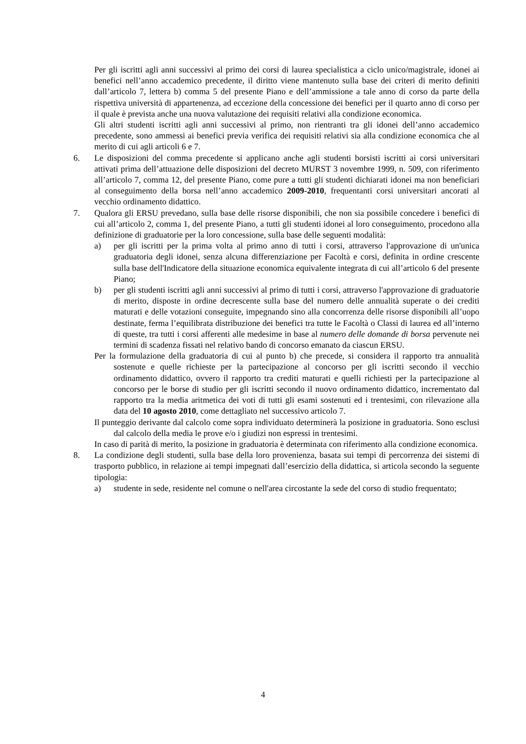Per gli iscritti agli anni successivi al primo dei corsi di laurea specialistica a ciclo unico/magistrale, idonei ai benefici nell’anno accademico precedente, il diritto viene mantenuto sulla base dei criteri di merito definiti dall’articolo 7, lettera b) comma 5 del presente Piano e dell’ammissione a tale anno di corso da parte della rispettiva università di appartenenza, ad eccezione della concessione dei benefici per il quarto anno di corso per il quale è prevista anche una nuova valutazione dei requisiti relativi alla condizione economica.
Gli altri studenti iscritti agli anni successivi al primo, non rientranti tra gli idonei dell’anno accademico precedente, sono ammessi ai benefici previa verifica dei requisiti relativi sia alla condizione economica che al merito di cui agli articoli 6 e 7.
6. Le disposizioni del comma precedente si applicano anche agli studenti borsisti iscritti ai corsi universitari attivati prima dell’attuazione delle disposizioni del decreto MURST 3 novembre 1999, n. 509, con riferimento all’articolo 7, comma 12, del presente Piano, come pure a tutti gli studenti dichiarati idonei ma non beneficiari al conseguimento della borsa nell’anno accademico 2009-2010, frequentanti corsi universitari ancorati al vecchio ordinamento didattico.
7. Qualora gli ERSU prevedano, sulla base delle risorse disponibili, che non sia possibile concedere i benefici di cui all’articolo 2, comma 1, del presente Piano, a tutti gli studenti idonei al loro conseguimento, procedono alla definizione di graduatorie per la loro concessione, sulla base delle seguenti modalità:
a) per gli iscritti per la prima volta al primo anno di tutti i corsi, attraverso l'approvazione di un'unica graduatoria degli idonei, senza alcuna differenziazione per Facoltà e corsi, definita in ordine crescente sulla base dell'Indicatore della situazione economica equivalente integrata di cui all’articolo 6 del presente Piano;
b) per gli studenti iscritti agli anni successivi al primo di tutti i corsi, attraverso l'approvazione di graduatorie di merito, disposte in ordine decrescente sulla base del numero delle annualità superate o dei crediti maturati e delle votazioni conseguite, impegnando sino alla concorrenza delle risorse disponibili all’uopo destinate, ferma l’equilibrata distribuzione dei benefici tra tutte le Facoltà o Classi di laurea ed all’interno di queste, tra tutti i corsi afferenti alle medesime in base al numero delle domande di borsa pervenute nei termini di scadenza fissati nel relativo bando di concorso emanato da ciascun ERSU.
Per la formulazione della graduatoria di cui al punto b) che precede, si considera il rapporto tra annualità sostenute e quelle richieste per la partecipazione al concorso per gli iscritti secondo il vecchio ordinamento didattico, ovvero il rapporto tra crediti maturati e quelli richiesti per la partecipazione al concorso per le borse di studio per gli iscritti secondo il nuovo ordinamento didattico, incrementato dal rapporto tra la media aritmetica dei voti di tutti gli esami sostenuti ed i trentesimi, con rilevazione alla data del 10 agosto 2010, come dettagliato nel successivo articolo 7.
Il punteggio derivante dal calcolo come sopra individuato determinerà la posizione in graduatoria. Sono esclusi dal calcolo della media le prove e/o i giudizi non espressi in trentesimi.
In caso di parità di merito, la posizione in graduatoria è determinata con riferimento alla condizione economica.
8. La condizione degli studenti, sulla base della loro provenienza, basata sui tempi di percorrenza dei sistemi di trasporto pubblico, in relazione ai tempi impegnati dall’esercizio della didattica, si articola secondo la seguente tipologia:
a) studente in sede, residente nel comune o nell'area circostante la sede del corso di studio frequentato;
4